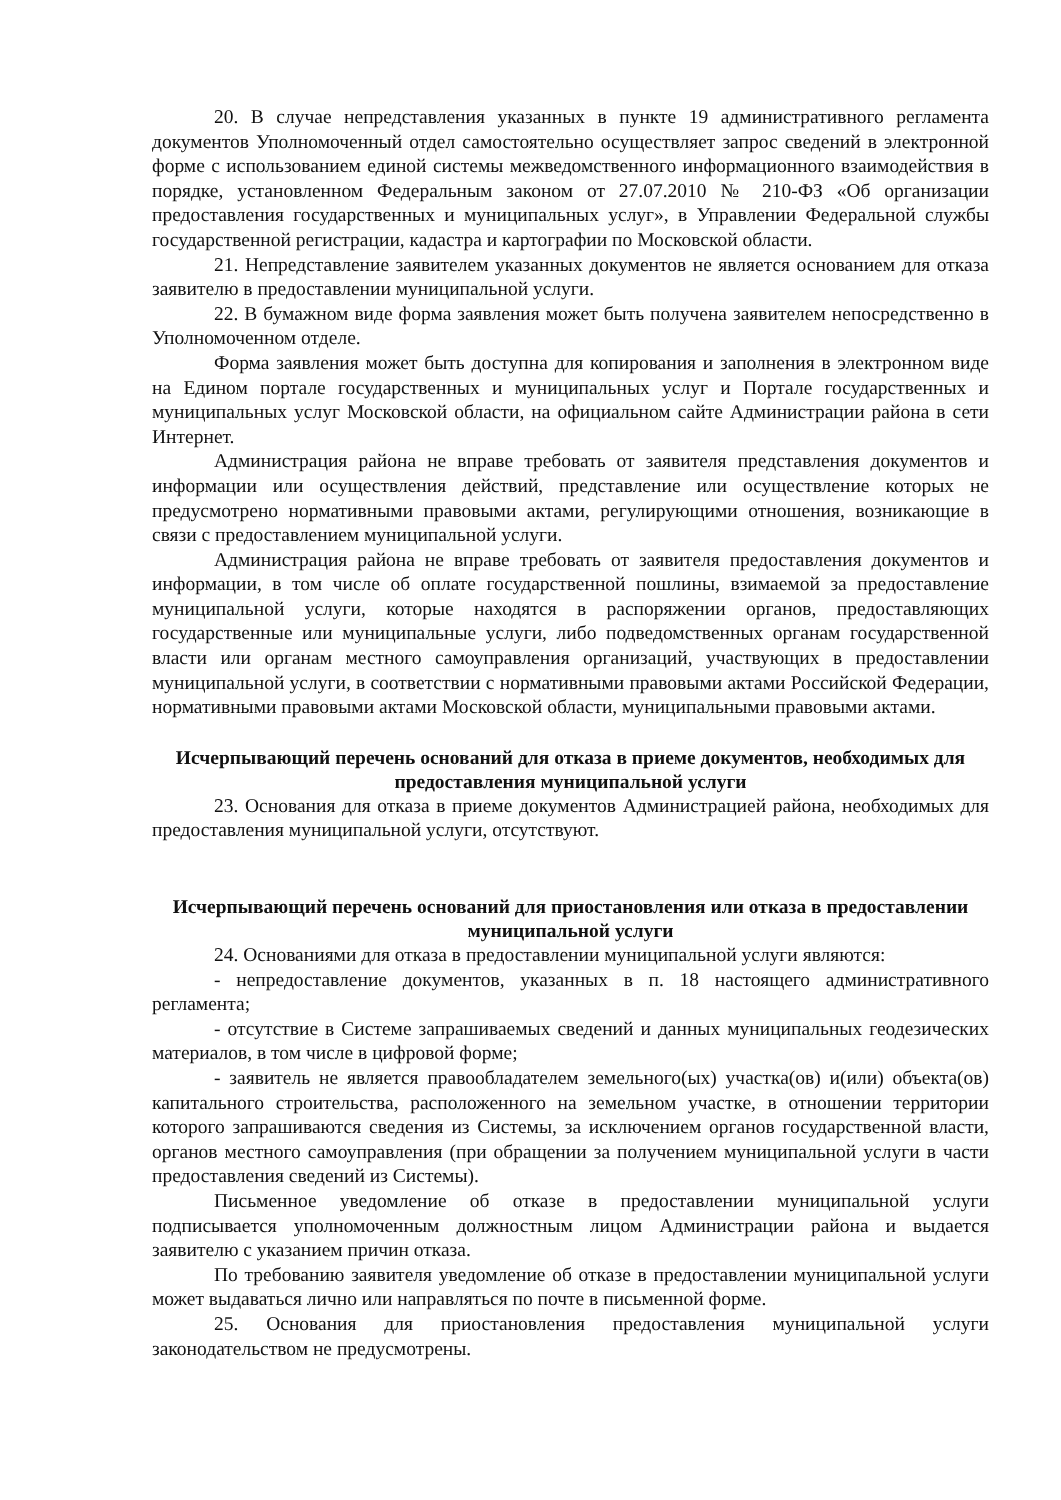20. В случае непредставления указанных в пункте 19 административного регламента документов Уполномоченный отдел самостоятельно осуществляет запрос сведений в электронной форме с использованием единой системы межведомственного информационного взаимодействия в порядке, установленном Федеральным законом от 27.07.2010 № 210-ФЗ «Об организации предоставления государственных и муниципальных услуг», в Управлении Федеральной службы государственной регистрации, кадастра и картографии по Московской области.
21. Непредставление заявителем указанных документов не является основанием для отказа заявителю в предоставлении муниципальной услуги.
22. В бумажном виде форма заявления может быть получена заявителем непосредственно в Уполномоченном отделе.
Форма заявления может быть доступна для копирования и заполнения в электронном виде на Едином портале государственных и муниципальных услуг и Портале государственных и муниципальных услуг Московской области, на официальном сайте Администрации района в сети Интернет.
Администрация района не вправе требовать от заявителя представления документов и информации или осуществления действий, представление или осуществление которых не предусмотрено нормативными правовыми актами, регулирующими отношения, возникающие в связи с предоставлением муниципальной услуги.
Администрация района не вправе требовать от заявителя предоставления документов и информации, в том числе об оплате государственной пошлины, взимаемой за предоставление муниципальной услуги, которые находятся в распоряжении органов, предоставляющих государственные или муниципальные услуги, либо подведомственных органам государственной власти или органам местного самоуправления организаций, участвующих в предоставлении муниципальной услуги, в соответствии с нормативными правовыми актами Российской Федерации, нормативными правовыми актами Московской области, муниципальными правовыми актами.
Исчерпывающий перечень оснований для отказа в приеме документов, необходимых для предоставления муниципальной услуги
23. Основания для отказа в приеме документов Администрацией района, необходимых для предоставления муниципальной услуги, отсутствуют.
Исчерпывающий перечень оснований для приостановления или отказа в предоставлении муниципальной услуги
24. Основаниями для отказа в предоставлении муниципальной услуги являются:
- непредоставление документов, указанных в п. 18 настоящего административного регламента;
- отсутствие в Системе запрашиваемых сведений и данных муниципальных геодезических материалов, в том числе в цифровой форме;
- заявитель не является правообладателем земельного(ых) участка(ов) и(или) объекта(ов) капитального строительства, расположенного на земельном участке, в отношении территории которого запрашиваются сведения из Системы, за исключением органов государственной власти, органов местного самоуправления (при обращении за получением муниципальной услуги в части предоставления сведений из Системы).
Письменное уведомление об отказе в предоставлении муниципальной услуги подписывается уполномоченным должностным лицом Администрации района и выдается заявителю с указанием причин отказа.
По требованию заявителя уведомление об отказе в предоставлении муниципальной услуги может выдаваться лично или направляться по почте в письменной форме.
25. Основания для приостановления предоставления муниципальной услуги законодательством не предусмотрены.